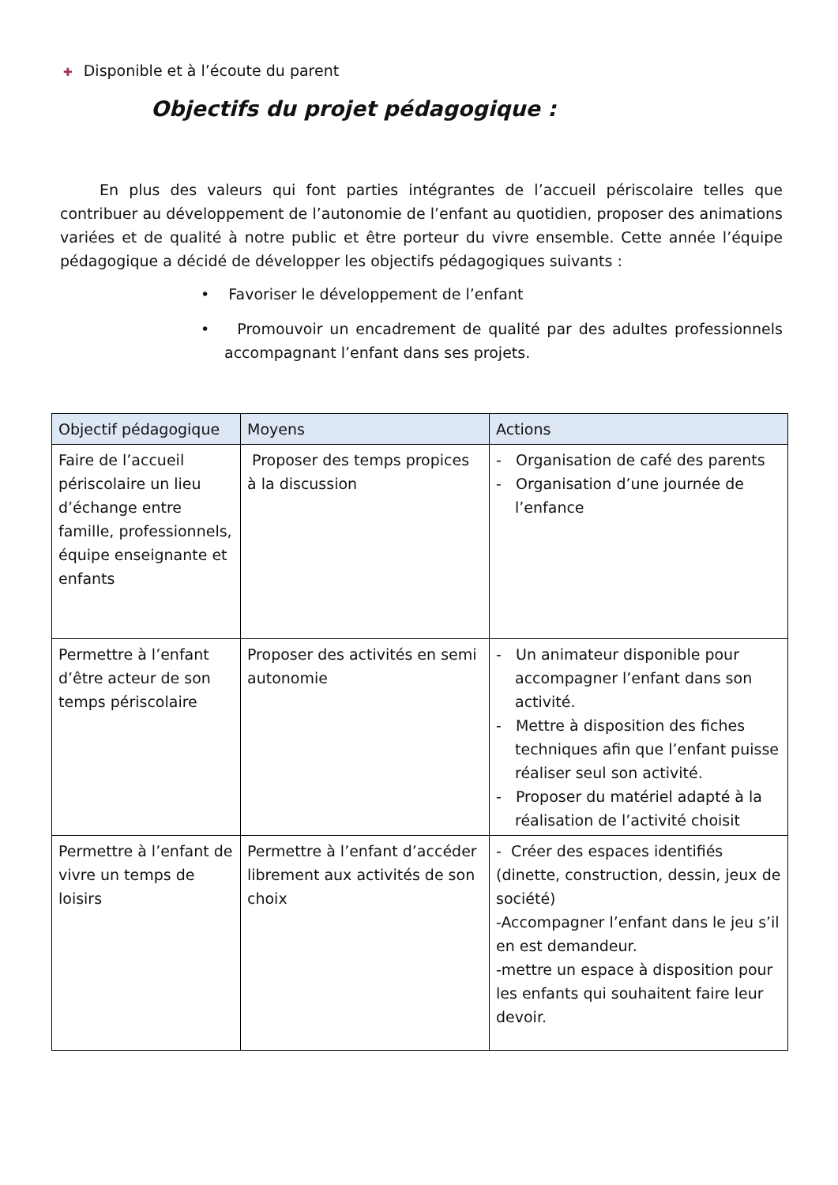✚ Disponible et à l’écoute du parent
Objectifs du projet pédagogique :
En plus des valeurs qui font parties intégrantes de l’accueil périscolaire telles que contribuer au développement de l’autonomie de l’enfant au quotidien, proposer des animations variées et de qualité à notre public et être porteur du vivre ensemble. Cette année l’équipe pédagogique a décidé de développer les objectifs pédagogiques suivants :
• Favoriser le développement de l’enfant
• Promouvoir un encadrement de qualité par des adultes professionnels accompagnant l’enfant dans ses projets.
| Objectif pédagogique | Moyens | Actions |
| --- | --- | --- |
| Faire de l’accueil périscolaire un lieu d’échange entre famille, professionnels, équipe enseignante et enfants | Proposer des temps propices à la discussion | - Organisation de café des parents - Organisation d’une journée de l’enfance |
| Permettre à l’enfant d’être acteur de son temps périscolaire | Proposer des activités en semi autonomie | - Un animateur disponible pour accompagner l’enfant dans son activité. - Mettre à disposition des fiches techniques afin que l’enfant puisse réaliser seul son activité. - Proposer du matériel adapté à la réalisation de l’activité choisit |
| Permettre à l’enfant de vivre un temps de loisirs | Permettre à l’enfant d’accéder librement aux activités de son choix | - Créer des espaces identifiés (dinette, construction, dessin, jeux de société) -Accompagner l’enfant dans le jeu s’il en est demandeur. -mettre un espace à disposition pour les enfants qui souhaitent faire leur devoir. |